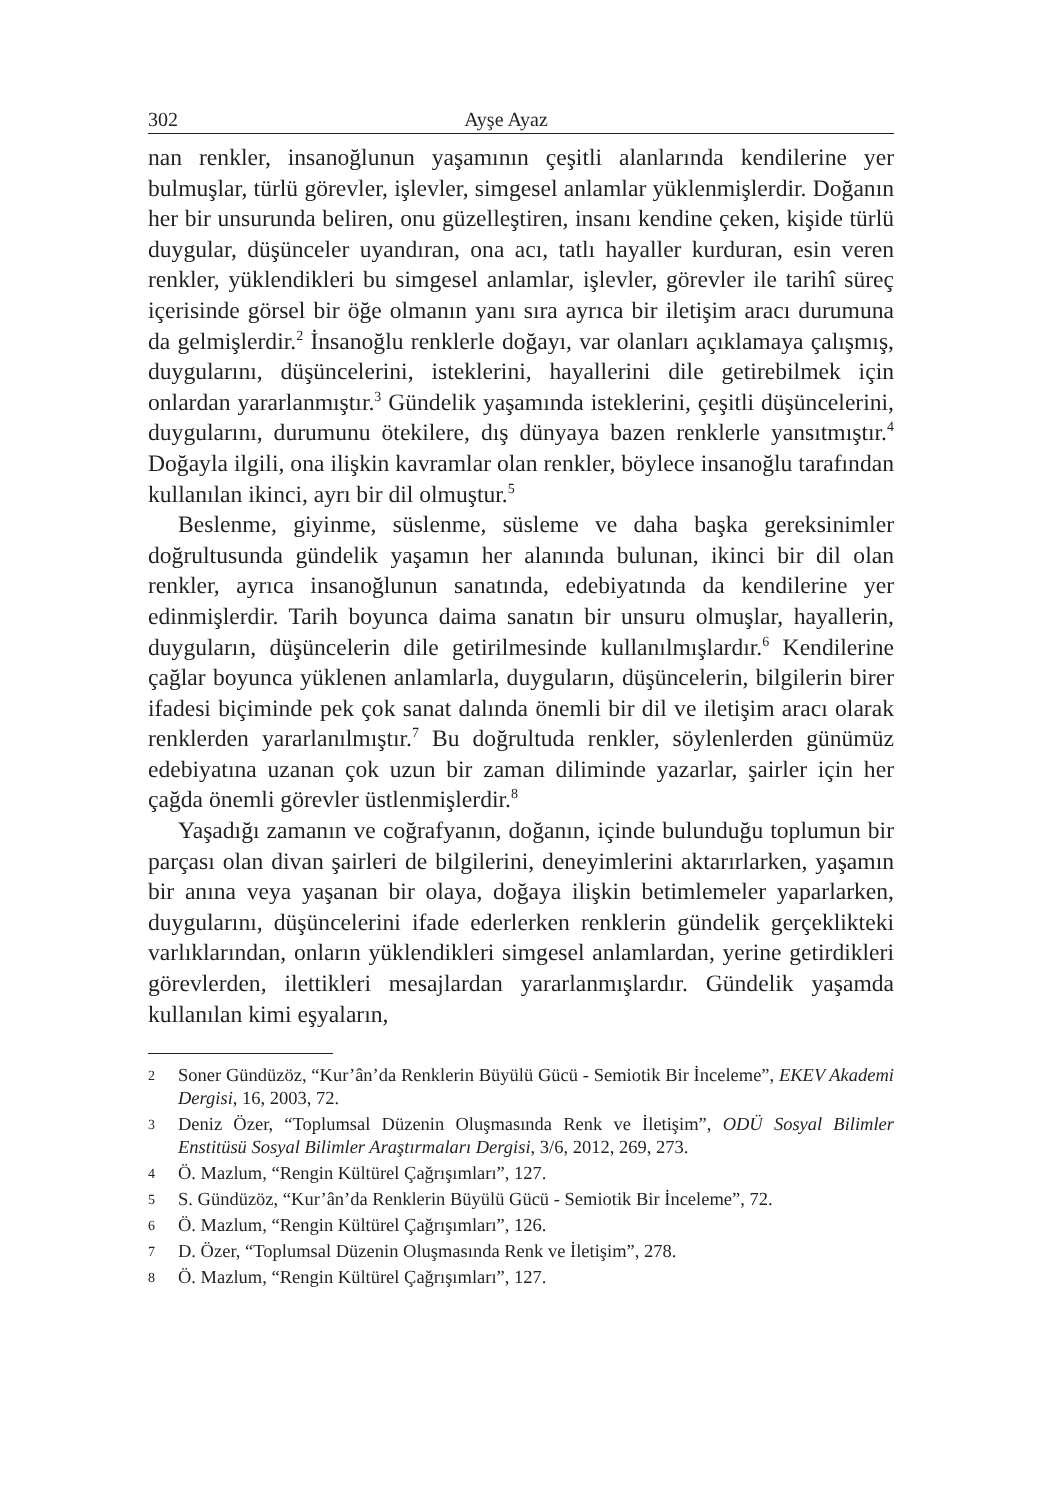302 Ayşe Ayaz
nan renkler, insanoğlunun yaşamının çeşitli alanlarında kendilerine yer bulmuşlar, türlü görevler, işlevler, simgesel anlamlar yüklenmişlerdir. Doğanın her bir unsurunda beliren, onu güzelleştiren, insanı kendine çeken, kişide türlü duygular, düşünceler uyandıran, ona acı, tatlı hayaller kurduran, esin veren renkler, yüklendikleri bu simgesel anlamlar, işlevler, görevler ile tarihî süreç içerisinde görsel bir öğe olmanın yanı sıra ayrıca bir iletişim aracı durumuna da gelmişlerdir.<sup>2</sup> İnsanoğlu renklerle doğayı, var olanları açıklamaya çalışmış, duygularını, düşüncelerini, isteklerini, hayallerini dile getirebilmek için onlardan yararlanmıştır.<sup>3</sup> Gündelik yaşamında isteklerini, çeşitli düşüncelerini, duygularını, durumunu ötekilere, dış dünyaya bazen renklerle yansıtmıştır.<sup>4</sup> Doğayla ilgili, ona ilişkin kavramlar olan renkler, böylece insanoğlu tarafından kullanılan ikinci, ayrı bir dil olmuştur.<sup>5</sup>
Beslenme, giyinme, süslenme, süsleme ve daha başka gereksinimler doğrultusunda gündelik yaşamın her alanında bulunan, ikinci bir dil olan renkler, ayrıca insanoğlunun sanatında, edebiyatında da kendilerine yer edinmişlerdir. Tarih boyunca daima sanatın bir unsuru olmuşlar, hayallerin, duyguların, düşüncelerin dile getirilmesinde kullanılmışlardır.<sup>6</sup> Kendilerine çağlar boyunca yüklenen anlamlarla, duyguların, düşüncelerin, bilgilerin birer ifadesi biçiminde pek çok sanat dalında önemli bir dil ve iletişim aracı olarak renklerden yararlanılmıştır.<sup>7</sup> Bu doğrultuda renkler, söylenlerden günümüz edebiyatına uzanan çok uzun bir zaman diliminde yazarlar, şairler için her çağda önemli görevler üstlenmişlerdir.<sup>8</sup>
Yaşadığı zamanın ve coğrafyanın, doğanın, içinde bulunduğu toplumun bir parçası olan divan şairleri de bilgilerini, deneyimlerini aktarırlarken, yaşamın bir anına veya yaşanan bir olaya, doğaya ilişkin betimlemeler yaparlarken, duygularını, düşüncelerini ifade ederlerken renklerin gündelik gerçeklikteki varlıklarından, onların yüklendikleri simgesel anlamlardan, yerine getirdikleri görevlerden, ilettikleri mesajlardan yararlanmışlardır. Gündelik yaşamda kullanılan kimi eşyaların,
2 Soner Gündüzöz, “Kur’ân’da Renklerin Büyülü Gücü - Semiotik Bir İnceleme”, EKEV Akademi Dergisi, 16, 2003, 72.
3 Deniz Özer, “Toplumsal Düzenin Oluşmasında Renk ve İletişim”, ODÜ Sosyal Bilimler Enstitüsü Sosyal Bilimler Araştırmaları Dergisi, 3/6, 2012, 269, 273.
4 Ö. Mazlum, “Rengin Kültürel Çağrışımları”, 127.
5 S. Gündüzöz, “Kur’ân’da Renklerin Büyülü Gücü - Semiotik Bir İnceleme”, 72.
6 Ö. Mazlum, “Rengin Kültürel Çağrışımları”, 126.
7 D. Özer, “Toplumsal Düzenin Oluşmasında Renk ve İletişim”, 278.
8 Ö. Mazlum, “Rengin Kültürel Çağrışımları”, 127.